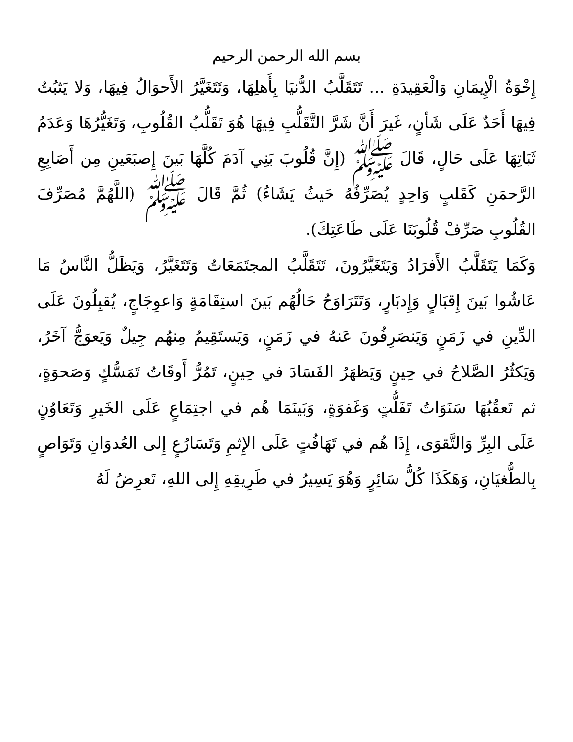بسم الله الرحمن الرحيم
إِخْوَةُ الْإِيمَانِ وَالْعَقِيدَةِ ... تَتَقَلَّبُ الدُّنيَا بِأَهلِهَا، وَتَتَغَيَّرُ الأَحوَالُ فِيهَا، وَلا يَثبُتُ فِيهَا أَحَدٌ عَلَى شَأنٍ، غَيرَ أَنَّ شَرَّ التَّقَلُّبِ فِيهَا هُوَ تَقَلُّبُ القُلُوبِ، وَتَغَيُّرُهَا وَعَدَمُ ثَبَاتِهَا عَلَى حَالٍ، قَالَ ﷺ (إِنَّ قُلُوبَ بَنِي آدَمَ كُلَّهَا بَينَ إِصبَعَينِ مِن أَصَابِعِ الرَّحمَنِ كَقَلبٍ وَاحِدٍ يُصَرِّفُهُ حَيثُ يَشَاءُ) ثُمَّ قَالَ ﷺ (اللَّهُمَّ مُصَرِّفَ القُلُوبِ صَرِّفْ قُلُوبَنَا عَلَى طَاعَتِكَ).
وَكَمَا يَتَقَلَّبُ الأَفرَادُ وَيَتَغَيَّرُونَ، تَتَقَلَّبُ المجتَمَعَاتُ وَتَتَغَيَّرُ، وَيَظَلُّ النَّاسُ مَا عَاشُوا بَينَ إِقبَالٍ وَإِدبَارٍ، وَتَتَرَاوَحُ حَالُهُم بَينَ استِقَامَةٍ وَاعوِجَاجٍ، يُقبِلُونَ عَلَى الدِّينِ في زَمَنٍ وَيَنصَرِفُونَ عَنهُ في زَمَنٍ، وَيَستَقِيمُ مِنهُم جِيلٌ وَيَعوَجُّ آخَرُ، وَيَكثُرُ الصَّلاحُ في حِينٍ وَيَظهَرُ الفَسَادَ في حِينٍ، تَمُرُّ أَوقَاتُ تَمَسُّكٍ وَصَحوَةٍ، ثم تَعقُبُهَا سَنَوَاتُ تَفَلُّتٍ وَغَفوَةٍ، وَبَينَمَا هُم في اجتِمَاعٍ عَلَى الخَيرِ وَتَعَاوُنٍ عَلَى البِرِّ وَالتَّقوَى، إِذَا هُم في تَهَافُتٍ عَلَى الإِثمِ وَتَسَارُعٍ إِلى العُدوَانِ وَتَوَاصٍ بِالطُّغيَانِ، وَهَكَذَا كُلُّ سَائِرٍ وَهُوَ يَسِيرُ في طَرِيقِهِ إِلى اللهِ، تَعرِضُ لَهُ